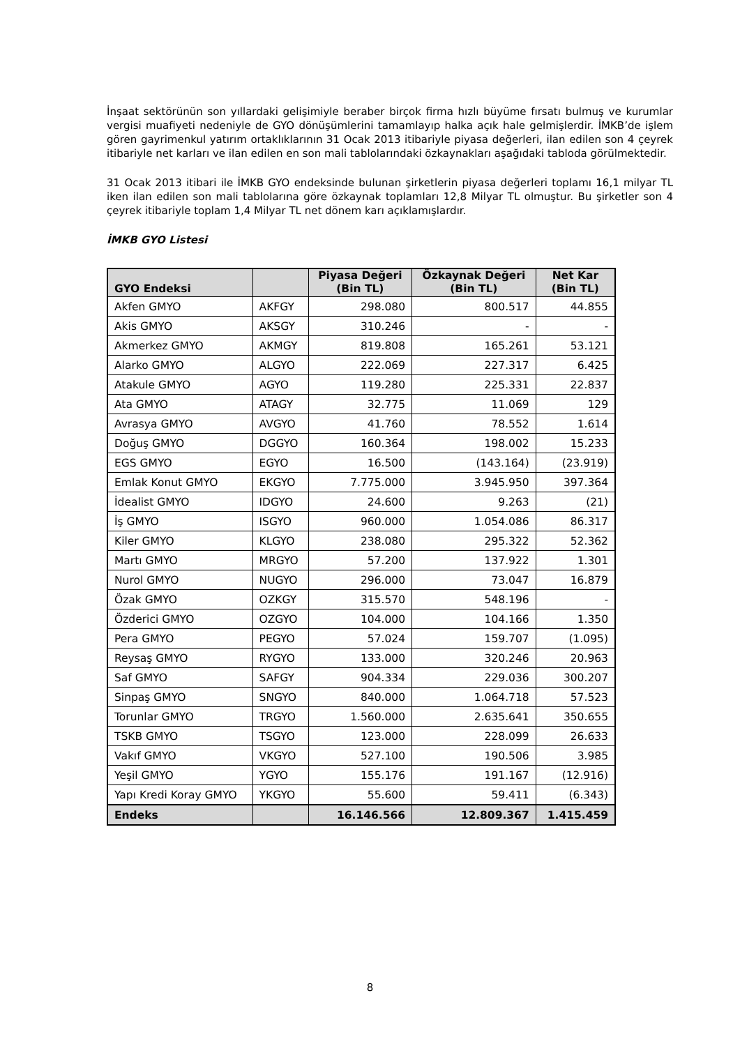İnşaat sektörünün son yıllardaki gelişimiyle beraber birçok firma hızlı büyüme fırsatı bulmuş ve kurumlar vergisi muafiyeti nedeniyle de GYO dönüşümlerini tamamlayıp halka açık hale gelmişlerdir. İMKB’de işlem gören gayrimenkul yatırım ortaklıklarının 31 Ocak 2013 itibariyle piyasa değerleri, ilan edilen son 4 çeyrek itibariyle net karları ve ilan edilen en son mali tablolarındaki özkaynakları aşağıdaki tabloda görülmektedir.
31 Ocak 2013 itibari ile İMKB GYO endeksinde bulunan şirketlerin piyasa değerleri toplamı 16,1 milyar TL iken ilan edilen son mali tablolarına göre özkaynak toplamları 12,8 Milyar TL olmuştur. Bu şirketler son 4 çeyrek itibariyle toplam 1,4 Milyar TL net dönem karı açıklamışlardır.
İMKB GYO Listesi
| GYO Endeksi | | Piyasa Değeri (Bin TL) | Özkaynak Değeri (Bin TL) | Net Kar (Bin TL) |
| --- | --- | --- | --- | --- |
| Akfen GMYO | AKFGY | 298.080 | 800.517 | 44.855 |
| Akis GMYO | AKSGY | 310.246 | - | - |
| Akmerkez GMYO | AKMGY | 819.808 | 165.261 | 53.121 |
| Alarko GMYO | ALGYO | 222.069 | 227.317 | 6.425 |
| Atakule GMYO | AGYO | 119.280 | 225.331 | 22.837 |
| Ata GMYO | ATAGY | 32.775 | 11.069 | 129 |
| Avrasya GMYO | AVGYO | 41.760 | 78.552 | 1.614 |
| Doğuş GMYO | DGGYO | 160.364 | 198.002 | 15.233 |
| EGS GMYO | EGYO | 16.500 | (143.164) | (23.919) |
| Emlak Konut GMYO | EKGYO | 7.775.000 | 3.945.950 | 397.364 |
| İdealist GMYO | IDGYO | 24.600 | 9.263 | (21) |
| İş GMYO | ISGYO | 960.000 | 1.054.086 | 86.317 |
| Kiler GMYO | KLGYO | 238.080 | 295.322 | 52.362 |
| Martı GMYO | MRGYO | 57.200 | 137.922 | 1.301 |
| Nurol GMYO | NUGYO | 296.000 | 73.047 | 16.879 |
| Özak GMYO | OZKGY | 315.570 | 548.196 | - |
| Özderici GMYO | OZGYO | 104.000 | 104.166 | 1.350 |
| Pera GMYO | PEGYO | 57.024 | 159.707 | (1.095) |
| Reysaş GMYO | RYGYO | 133.000 | 320.246 | 20.963 |
| Saf GMYO | SAFGY | 904.334 | 229.036 | 300.207 |
| Sinpaş GMYO | SNGYO | 840.000 | 1.064.718 | 57.523 |
| Torunlar GMYO | TRGYO | 1.560.000 | 2.635.641 | 350.655 |
| TSKB GMYO | TSGYO | 123.000 | 228.099 | 26.633 |
| Vakıf GMYO | VKGYO | 527.100 | 190.506 | 3.985 |
| Yeşil GMYO | YGYO | 155.176 | 191.167 | (12.916) |
| Yapı Kredi Koray GMYO | YKGYO | 55.600 | 59.411 | (6.343) |
| Endeks | | 16.146.566 | 12.809.367 | 1.415.459 |
8